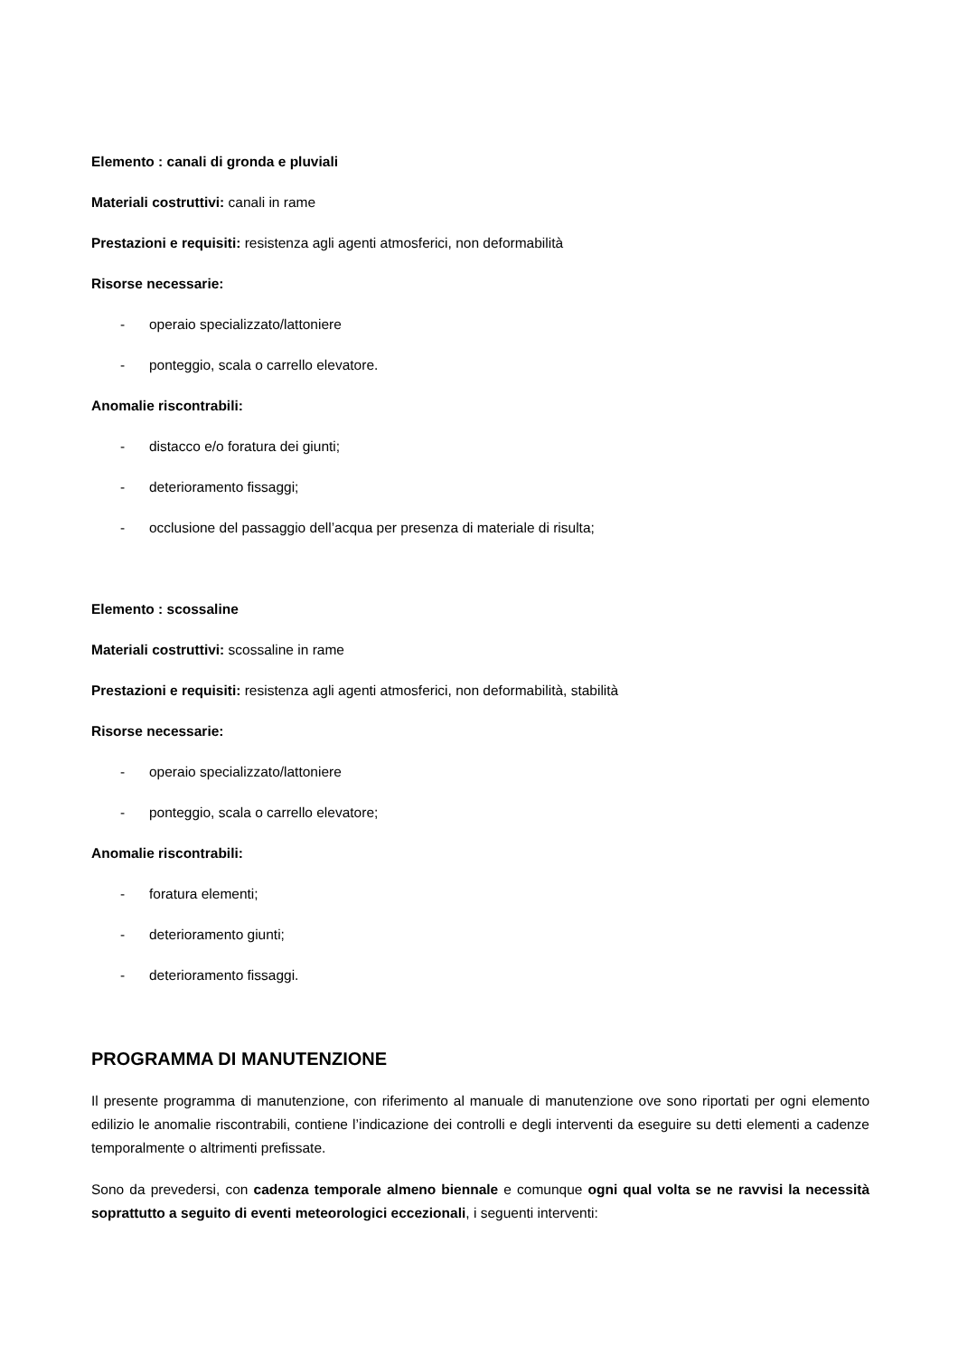Elemento : canali di gronda e pluviali
Materiali costruttivi: canali in rame
Prestazioni e requisiti: resistenza agli agenti atmosferici, non deformabilità
Risorse necessarie:
- operaio specializzato/lattoniere
- ponteggio, scala o carrello elevatore.
Anomalie riscontrabili:
- distacco e/o foratura dei giunti;
- deterioramento fissaggi;
- occlusione del passaggio dell’acqua per presenza di materiale di risulta;
Elemento : scossaline
Materiali costruttivi: scossaline in rame
Prestazioni e requisiti: resistenza agli agenti atmosferici, non deformabilità, stabilità
Risorse necessarie:
- operaio specializzato/lattoniere
- ponteggio, scala o carrello elevatore;
Anomalie riscontrabili:
- foratura elementi;
- deterioramento giunti;
- deterioramento fissaggi.
PROGRAMMA DI MANUTENZIONE
Il presente programma di manutenzione, con riferimento al manuale di manutenzione ove sono riportati per ogni elemento edilizio le anomalie riscontrabili, contiene l’indicazione dei controlli e degli interventi da eseguire su detti elementi a cadenze temporalmente o altrimenti prefissate.
Sono da prevedersi, con cadenza temporale almeno biennale e comunque ogni qual volta se ne ravvisi la necessità soprattutto a seguito di eventi meteorologici eccezionali, i seguenti interventi: